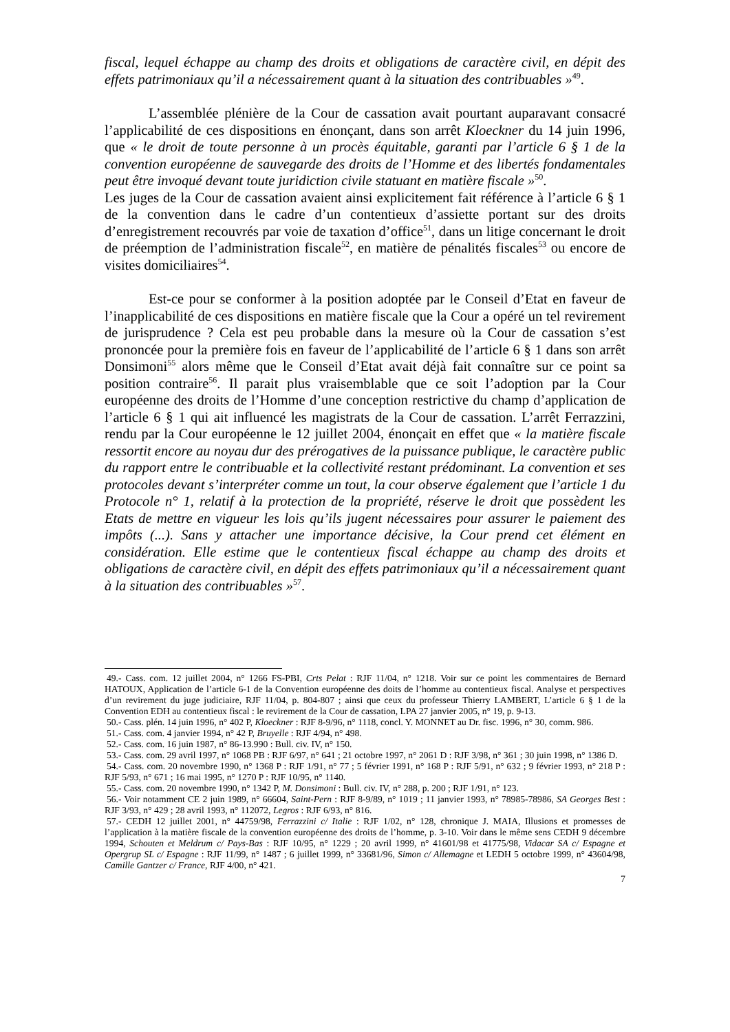fiscal, lequel échappe au champ des droits et obligations de caractère civil, en dépit des effets patrimoniaux qu’il a nécessairement quant à la situation des contribuables »<sup>49</sup>.
L’assemblée plénière de la Cour de cassation avait pourtant auparavant consacré l’applicabilité de ces dispositions en énonçant, dans son arrêt Kloeckner du 14 juin 1996, que « le droit de toute personne à un procès équitable, garanti par l’article 6 § 1 de la convention européenne de sauvegarde des droits de l’Homme et des libertés fondamentales peut être invoqué devant toute juridiction civile statuant en matière fiscale »<sup>50</sup>.
Les juges de la Cour de cassation avaient ainsi explicitement fait référence à l’article 6 § 1 de la convention dans le cadre d’un contentieux d’assiette portant sur des droits d’enregistrement recouvrés par voie de taxation d’office<sup>51</sup>, dans un litige concernant le droit de préemption de l’administration fiscale<sup>52</sup>, en matière de pénalités fiscales<sup>53</sup> ou encore de visites domiciliaires<sup>54</sup>.
Est-ce pour se conformer à la position adoptée par le Conseil d’Etat en faveur de l’inapplicabilité de ces dispositions en matière fiscale que la Cour a opéré un tel revirement de jurisprudence ? Cela est peu probable dans la mesure où la Cour de cassation s’est prononcée pour la première fois en faveur de l’applicabilité de l’article 6 § 1 dans son arrêt Donsimoni<sup>55</sup> alors même que le Conseil d’Etat avait déjà fait connaître sur ce point sa position contraire<sup>56</sup>. Il parait plus vraisemblable que ce soit l’adoption par la Cour européenne des droits de l’Homme d’une conception restrictive du champ d’application de l’article 6 § 1 qui ait influencé les magistrats de la Cour de cassation. L’arrêt Ferrazzini, rendu par la Cour européenne le 12 juillet 2004, énonçait en effet que « la matière fiscale ressortit encore au noyau dur des prérogatives de la puissance publique, le caractère public du rapport entre le contribuable et la collectivité restant prédominant. La convention et ses protocoles devant s’interpréter comme un tout, la cour observe également que l’article 1 du Protocole n° 1, relatif à la protection de la propriété, réserve le droit que possèdent les Etats de mettre en vigueur les lois qu’ils jugent nécessaires pour assurer le paiement des impôts (...). Sans y attacher une importance décisive, la Cour prend cet élément en considération. Elle estime que le contentieux fiscal échappe au champ des droits et obligations de caractère civil, en dépit des effets patrimoniaux qu’il a nécessairement quant à la situation des contribuables »<sup>57</sup>.
49.- Cass. com. 12 juillet 2004, n° 1266 FS-PBI, Crts Pelat : RJF 11/04, n° 1218. Voir sur ce point les commentaires de Bernard HATOUX, Application de l’article 6-1 de la Convention européenne des doits de l’homme au contentieux fiscal. Analyse et perspectives d’un revirement du juge judiciaire, RJF 11/04, p. 804-807 ; ainsi que ceux du professeur Thierry LAMBERT, L’article 6 § 1 de la Convention EDH au contentieux fiscal : le revirement de la Cour de cassation, LPA 27 janvier 2005, n° 19, p. 9-13.
50.- Cass. plén. 14 juin 1996, n° 402 P, Kloeckner : RJF 8-9/96, n° 1118, concl. Y. MONNET au Dr. fisc. 1996, n° 30, comm. 986.
51.- Cass. com. 4 janvier 1994, n° 42 P, Bruyelle : RJF 4/94, n° 498.
52.- Cass. com. 16 juin 1987, n° 86-13.990 : Bull. civ. IV, n° 150.
53.- Cass. com. 29 avril 1997, n° 1068 PB : RJF 6/97, n° 641 ; 21 octobre 1997, n° 2061 D : RJF 3/98, n° 361 ; 30 juin 1998, n° 1386 D.
54.- Cass. com. 20 novembre 1990, n° 1368 P : RJF 1/91, n° 77 ; 5 février 1991, n° 168 P : RJF 5/91, n° 632 ; 9 février 1993, n° 218 P : RJF 5/93, n° 671 ; 16 mai 1995, n° 1270 P : RJF 10/95, n° 1140.
55.- Cass. com. 20 novembre 1990, n° 1342 P, M. Donsimoni : Bull. civ. IV, n° 288, p. 200 ; RJF 1/91, n° 123.
56.- Voir notamment CE 2 juin 1989, n° 66604, Saint-Pern : RJF 8-9/89, n° 1019 ; 11 janvier 1993, n° 78985-78986, SA Georges Best : RJF 3/93, n° 429 ; 28 avril 1993, n° 112072, Legros : RJF 6/93, n° 816.
57.- CEDH 12 juillet 2001, n° 44759/98, Ferrazzini c/ Italie : RJF 1/02, n° 128, chronique J. MAIA, Illusions et promesses de l’application à la matière fiscale de la convention européenne des droits de l’homme, p. 3-10. Voir dans le même sens CEDH 9 décembre 1994, Schouten et Meldrum c/ Pays-Bas : RJF 10/95, n° 1229 ; 20 avril 1999, n° 41601/98 et 41775/98, Vidacar SA c/ Espagne et Opergrup SL c/ Espagne : RJF 11/99, n° 1487 ; 6 juillet 1999, n° 33681/96, Simon c/ Allemagne et LEDH 5 octobre 1999, n° 43604/98, Camille Gantzer c/ France, RJF 4/00, n° 421.
7